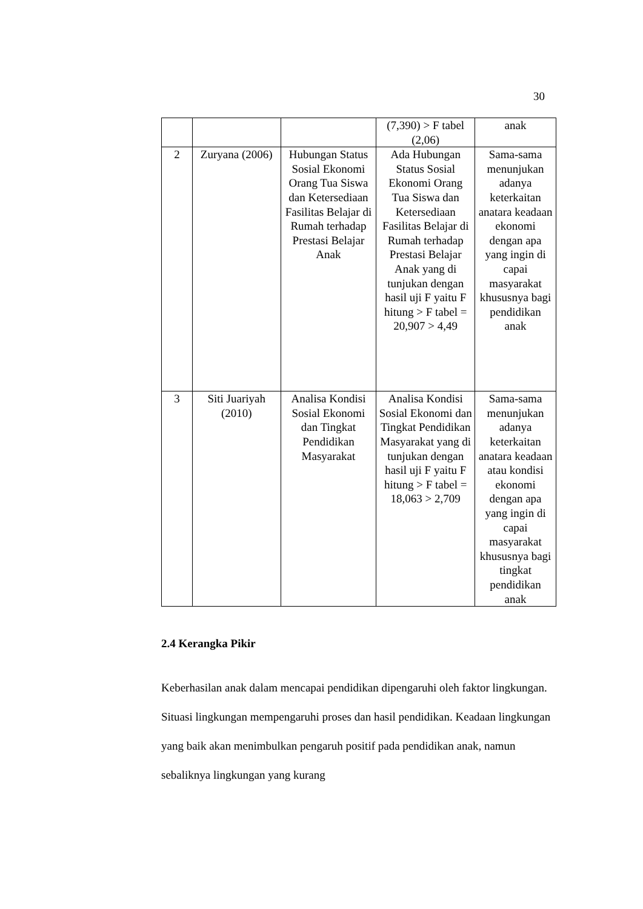30
| | | | (7,390) > F tabel (2,06) | anak |
| 2 | Zuryana (2006) | Hubungan Status Sosial Ekonomi Orang Tua Siswa dan Ketersediaan Fasilitas Belajar di Rumah terhadap Prestasi Belajar Anak | Ada Hubungan Status Sosial Ekonomi Orang Tua Siswa dan Ketersediaan Fasilitas Belajar di Rumah terhadap Prestasi Belajar Anak yang di tunjukan dengan hasil uji F yaitu F hitung > F tabel = 20,907 > 4,49 | Sama-sama menunjukan adanya keterkaitan anatara keadaan ekonomi dengan apa yang ingin di capai masyarakat khususnya bagi pendidikan anak |
| 3 | Siti Juariyah (2010) | Analisa Kondisi Sosial Ekonomi dan Tingkat Pendidikan Masyarakat | Analisa Kondisi Sosial Ekonomi dan Tingkat Pendidikan Masyarakat yang di tunjukan dengan hasil uji F yaitu F hitung > F tabel = 18,063 > 2,709 | Sama-sama menunjukan adanya keterkaitan anatara keadaan atau kondisi ekonomi dengan apa yang ingin di capai masyarakat khususnya bagi tingkat pendidikan anak |
2.4 Kerangka Pikir
Keberhasilan anak dalam mencapai pendidikan dipengaruhi oleh faktor lingkungan. Situasi lingkungan mempengaruhi proses dan hasil pendidikan. Keadaan lingkungan yang baik akan menimbulkan pengaruh positif pada pendidikan anak, namun sebaliknya lingkungan yang kurang